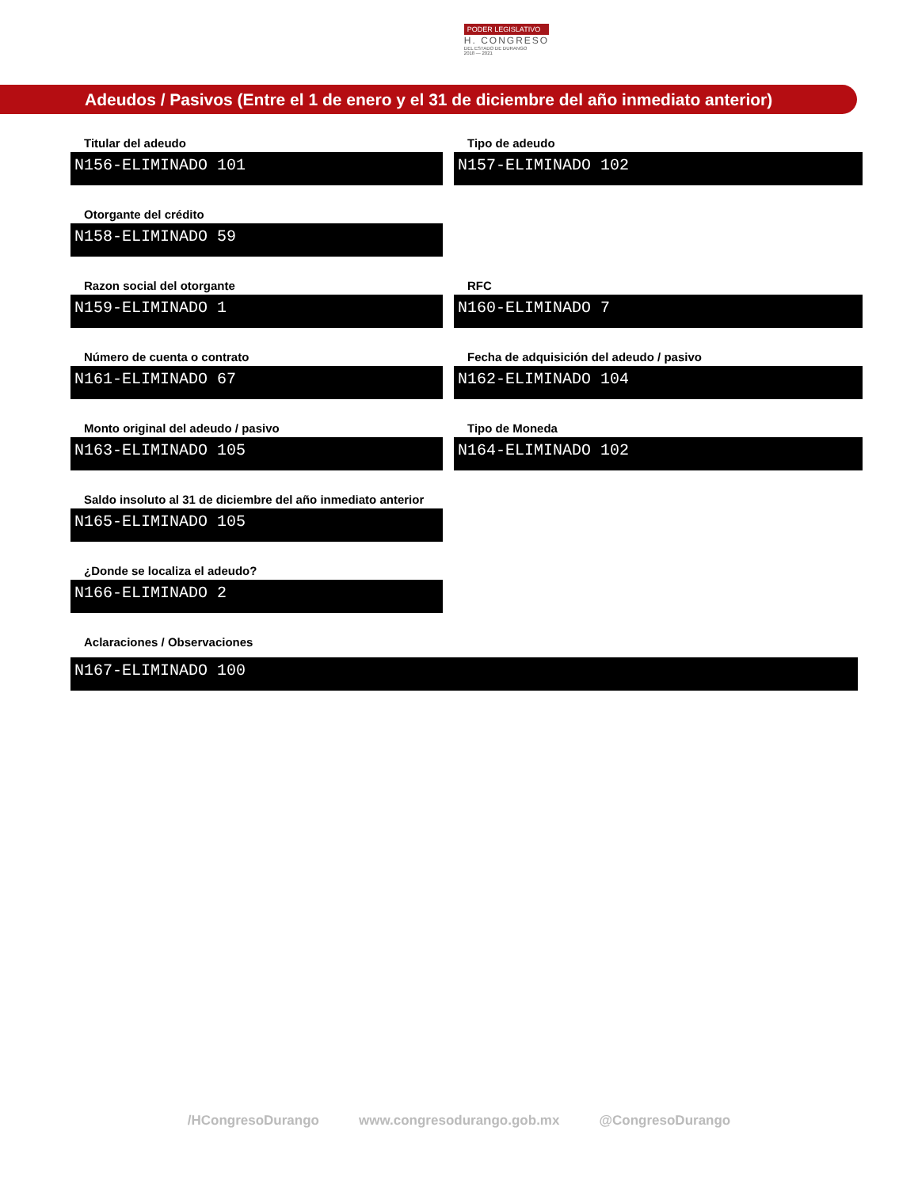PODER LEGISLATIVO
H. CONGRESO
DEL ESTADO DE DURANGO
2018 — 2021
Adeudos / Pasivos (Entre el 1 de enero y el 31 de diciembre del año inmediato anterior)
Titular del adeudo
N156-ELIMINADO 101
Tipo de adeudo
N157-ELIMINADO 102
Otorgante del crédito
N158-ELIMINADO 59
Razon social del otorgante
N159-ELIMINADO 1
RFC
N160-ELIMINADO 7
Número de cuenta o contrato
N161-ELIMINADO 67
Fecha de adquisición del adeudo / pasivo
N162-ELIMINADO 104
Monto original del adeudo / pasivo
N163-ELIMINADO 105
Tipo de Moneda
N164-ELIMINADO 102
Saldo insoluto al 31 de diciembre del año inmediato anterior
N165-ELIMINADO 105
¿Donde se localiza el adeudo?
N166-ELIMINADO 2
Aclaraciones / Observaciones
N167-ELIMINADO 100
/HCongresoDurango www.congresodurango.gob.mx @CongresoDurango